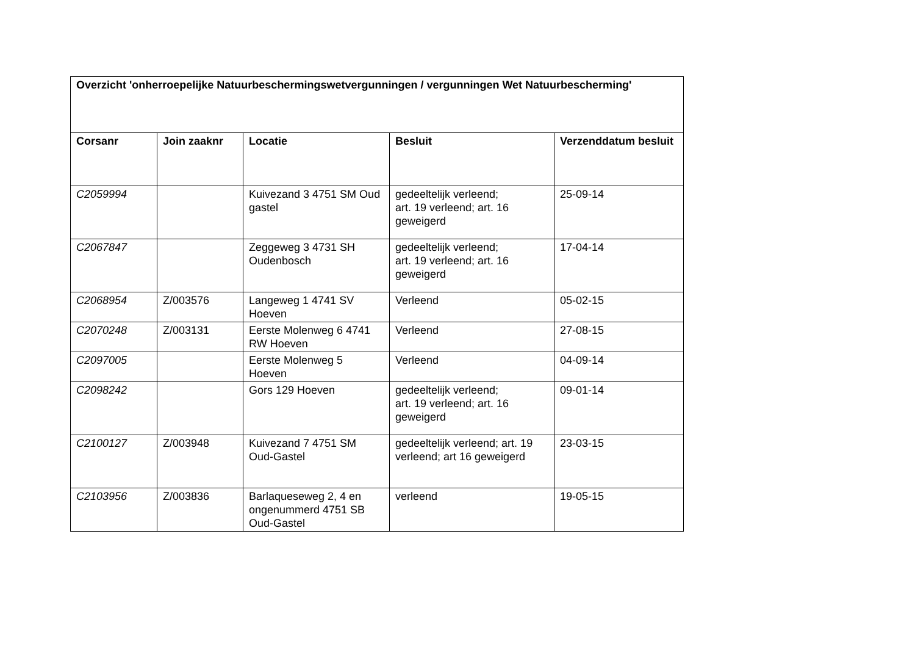| Overzicht 'onherroepelijke Natuurbeschermingswetvergunningen / vergunningen Wet Natuurbescherming' | | | | |
| --- | --- | --- | --- | --- |
| Corsanr | Join zaaknr | Locatie | Besluit | Verzenddatum besluit |
| C2059994 | | Kuivezand 3 4751 SM Oud gastel | gedeeltelijk verleend; art. 19 verleend; art. 16 geweigerd | 25-09-14 |
| C2067847 | | Zeggeweg 3 4731 SH Oudenbosch | gedeeltelijk verleend; art. 19 verleend; art. 16 geweigerd | 17-04-14 |
| C2068954 | Z/003576 | Langeweg 1 4741 SV Hoeven | Verleend | 05-02-15 |
| C2070248 | Z/003131 | Eerste Molenweg 6 4741 RW Hoeven | Verleend | 27-08-15 |
| C2097005 | | Eerste Molenweg 5 Hoeven | Verleend | 04-09-14 |
| C2098242 | | Gors 129 Hoeven | gedeeltelijk verleend; art. 19 verleend; art. 16 geweigerd | 09-01-14 |
| C2100127 | Z/003948 | Kuivezand 7 4751 SM Oud-Gastel | gedeeltelijk verleend; art. 19 verleend; art 16 geweigerd | 23-03-15 |
| C2103956 | Z/003836 | Barlaqueseweg 2, 4 en ongenummerd 4751 SB Oud-Gastel | verleend | 19-05-15 |